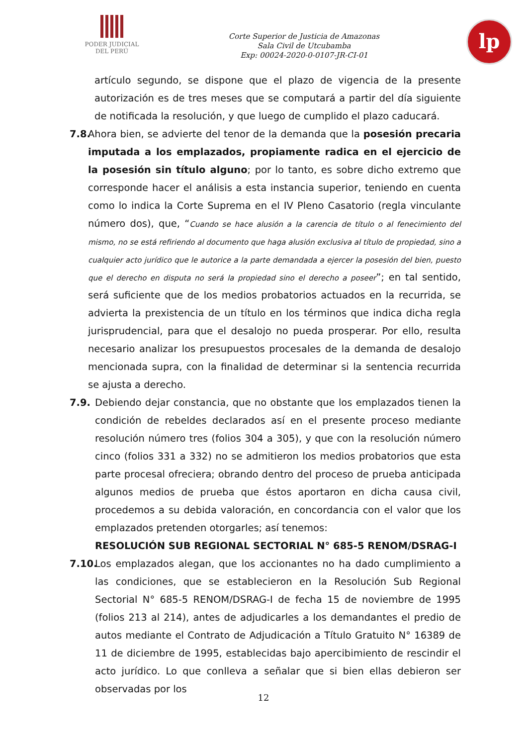PODER JUDICIAL
DEL PERÚ
Corte Superior de Justicia de Amazonas
Sala Civil de Utcubamba
Exp: 00024-2020-0-0107-JR-CI-01
lp
artículo segundo, se dispone que el plazo de vigencia de la presente autorización es de tres meses que se computará a partir del día siguiente de notificada la resolución, y que luego de cumplido el plazo caducará.
7.8.
Ahora bien, se advierte del tenor de la demanda que la posesión precaria imputada a los emplazados, propiamente radica en el ejercicio de la posesión sin título alguno; por lo tanto, es sobre dicho extremo que corresponde hacer el análisis a esta instancia superior, teniendo en cuenta como lo indica la Corte Suprema en el IV Pleno Casatorio (regla vinculante número dos), que, “Cuando se hace alusión a la carencia de título o al fenecimiento del mismo, no se está refiriendo al documento que haga alusión exclusiva al título de propiedad, sino a cualquier acto jurídico que le autorice a la parte demandada a ejercer la posesión del bien, puesto que el derecho en disputa no será la propiedad sino el derecho a poseer”; en tal sentido, será suficiente que de los medios probatorios actuados en la recurrida, se advierta la prexistencia de un título en los términos que indica dicha regla jurisprudencial, para que el desalojo no pueda prosperar. Por ello, resulta necesario analizar los presupuestos procesales de la demanda de desalojo mencionada supra, con la finalidad de determinar si la sentencia recurrida se ajusta a derecho.
7.9. Debiendo dejar constancia, que no obstante que los emplazados tienen la condición de rebeldes declarados así en el presente proceso mediante resolución número tres (folios 304 a 305), y que con la resolución número cinco (folios 331 a 332) no se admitieron los medios probatorios que esta parte procesal ofreciera; obrando dentro del proceso de prueba anticipada algunos medios de prueba que éstos aportaron en dicha causa civil, procedemos a su debida valoración, en concordancia con el valor que los emplazados pretenden otorgarles; así tenemos:
RESOLUCIÓN SUB REGIONAL SECTORIAL N° 685-5 RENOM/DSRAG-I
7.10.
Los emplazados alegan, que los accionantes no ha dado cumplimiento a las condiciones, que se establecieron en la Resolución Sub Regional Sectorial N° 685-5 RENOM/DSRAG-I de fecha 15 de noviembre de 1995 (folios 213 al 214), antes de adjudicarles a los demandantes el predio de autos mediante el Contrato de Adjudicación a Título Gratuito N° 16389 de 11 de diciembre de 1995, establecidas bajo apercibimiento de rescindir el acto jurídico. Lo que conlleva a señalar que si bien ellas debieron ser observadas por los
12